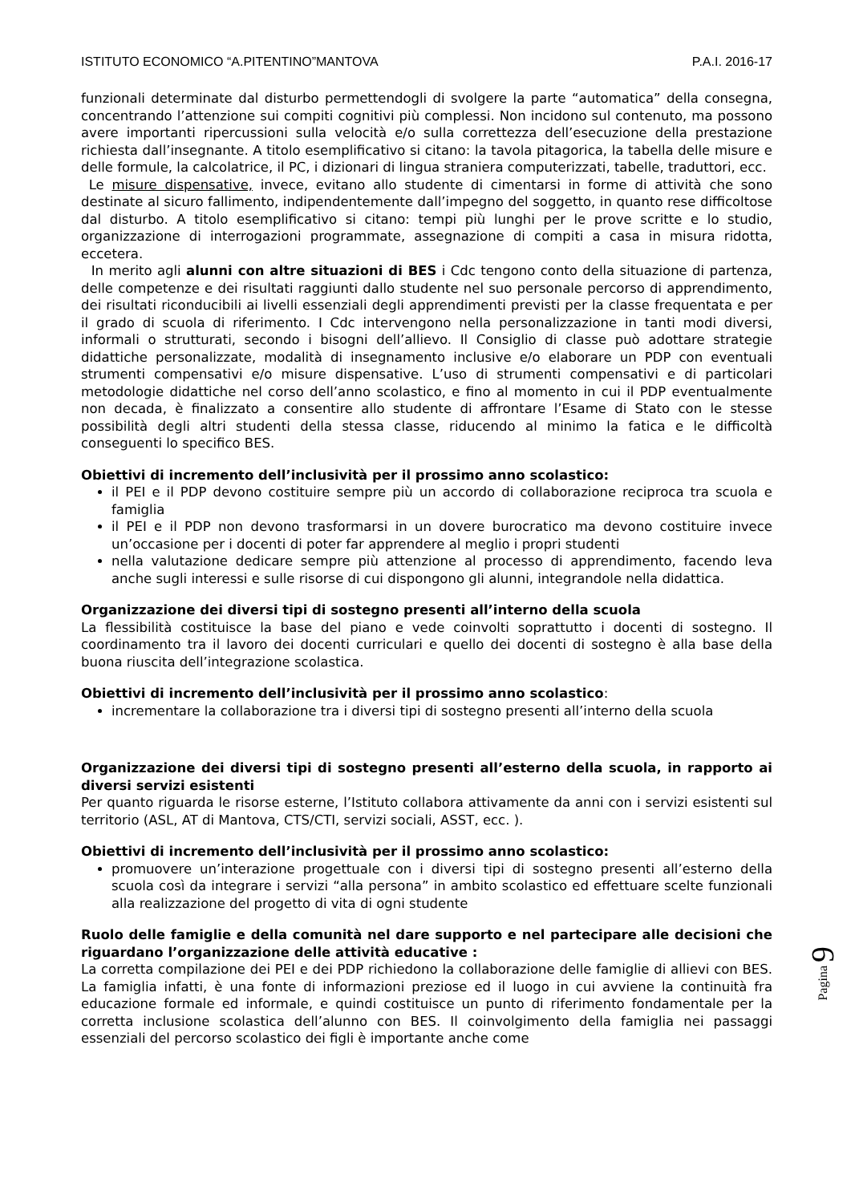ISTITUTO ECONOMICO “A.PITENTINO”MANTOVA P.A.I. 2016-17
funzionali determinate dal disturbo permettendogli di svolgere la parte “automatica” della consegna, concentrando l’attenzione sui compiti cognitivi più complessi. Non incidono sul contenuto, ma possono avere importanti ripercussioni sulla velocità e/o sulla correttezza dell’esecuzione della prestazione richiesta dall’insegnante. A titolo esemplificativo si citano: la tavola pitagorica, la tabella delle misure e delle formule, la calcolatrice, il PC, i dizionari di lingua straniera computerizzati, tabelle, traduttori, ecc.
Le misure dispensative, invece, evitano allo studente di cimentarsi in forme di attività che sono destinate al sicuro fallimento, indipendentemente dall’impegno del soggetto, in quanto rese difficoltose dal disturbo. A titolo esemplificativo si citano: tempi più lunghi per le prove scritte e lo studio, organizzazione di interrogazioni programmate, assegnazione di compiti a casa in misura ridotta, eccetera.
In merito agli alunni con altre situazioni di BES i Cdc tengono conto della situazione di partenza, delle competenze e dei risultati raggiunti dallo studente nel suo personale percorso di apprendimento, dei risultati riconducibili ai livelli essenziali degli apprendimenti previsti per la classe frequentata e per il grado di scuola di riferimento. I Cdc intervengono nella personalizzazione in tanti modi diversi, informali o strutturati, secondo i bisogni dell’allievo. Il Consiglio di classe può adottare strategie didattiche personalizzate, modalità di insegnamento inclusive e/o elaborare un PDP con eventuali strumenti compensativi e/o misure dispensative. L’uso di strumenti compensativi e di particolari metodologie didattiche nel corso dell’anno scolastico, e fino al momento in cui il PDP eventualmente non decada, è finalizzato a consentire allo studente di affrontare l’Esame di Stato con le stesse possibilità degli altri studenti della stessa classe, riducendo al minimo la fatica e le difficoltà conseguenti lo specifico BES.
Obiettivi di incremento dell’inclusività per il prossimo anno scolastico:
il PEI e il PDP devono costituire sempre più un accordo di collaborazione reciproca tra scuola e famiglia
il PEI e il PDP non devono trasformarsi in un dovere burocratico ma devono costituire invece un’occasione per i docenti di poter far apprendere al meglio i propri studenti
nella valutazione dedicare sempre più attenzione al processo di apprendimento, facendo leva anche sugli interessi e sulle risorse di cui dispongono gli alunni, integrandole nella didattica.
Organizzazione dei diversi tipi di sostegno presenti all’interno della scuola
La flessibilità costituisce la base del piano e vede coinvolti soprattutto i docenti di sostegno. Il coordinamento tra il lavoro dei docenti curriculari e quello dei docenti di sostegno è alla base della buona riuscita dell’integrazione scolastica.
Obiettivi di incremento dell’inclusività per il prossimo anno scolastico:
incrementare la collaborazione tra i diversi tipi di sostegno presenti all’interno della scuola
Organizzazione dei diversi tipi di sostegno presenti all’esterno della scuola, in rapporto ai diversi servizi esistenti
Per quanto riguarda le risorse esterne, l’Istituto collabora attivamente da anni con i servizi esistenti sul territorio (ASL, AT di Mantova, CTS/CTI, servizi sociali, ASST, ecc. ).
Obiettivi di incremento dell’inclusività per il prossimo anno scolastico:
promuovere un’interazione progettuale con i diversi tipi di sostegno presenti all’esterno della scuola così da integrare i servizi “alla persona” in ambito scolastico ed effettuare scelte funzionali alla realizzazione del progetto di vita di ogni studente
Ruolo delle famiglie e della comunità nel dare supporto e nel partecipare alle decisioni che riguardano l’organizzazione delle attività educative :
La corretta compilazione dei PEI e dei PDP richiedono la collaborazione delle famiglie di allievi con BES. La famiglia infatti, è una fonte di informazioni preziose ed il luogo in cui avviene la continuità fra educazione formale ed informale, e quindi costituisce un punto di riferimento fondamentale per la corretta inclusione scolastica dell’alunno con BES. Il coinvolgimento della famiglia nei passaggi essenziali del percorso scolastico dei figli è importante anche come
Pagina 9